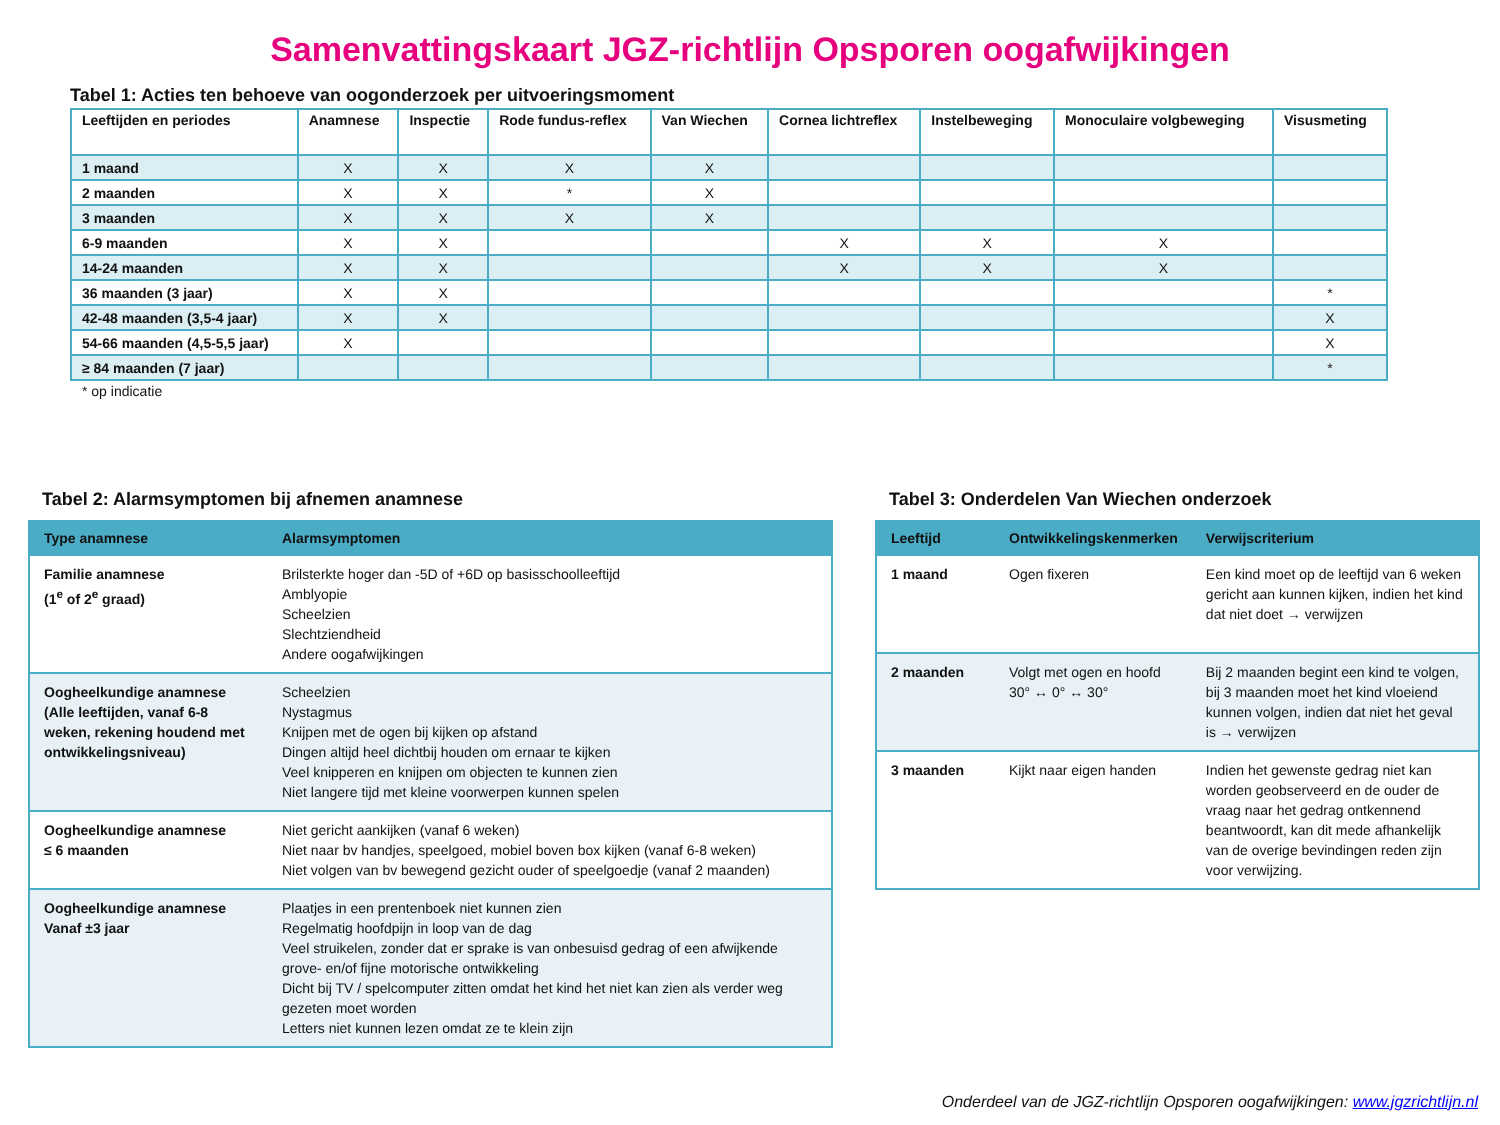Samenvattingskaart JGZ-richtlijn Opsporen oogafwijkingen
Tabel 1: Acties ten behoeve van oogonderzoek per uitvoeringsmoment
| Leeftijden en periodes | Anamnese | Inspectie | Rode fundus-reflex | Van Wiechen | Cornea lichtreflex | Instelbeweging | Monoculaire volgbeweging | Visusmeting |
| --- | --- | --- | --- | --- | --- | --- | --- | --- |
| 1 maand | X | X | X | X | | | | |
| 2 maanden | X | X | * | X | | | | |
| 3 maanden | X | X | X | X | | | | |
| 6-9 maanden | X | X | | | X | X | X | |
| 14-24 maanden | X | X | | | X | X | X | |
| 36 maanden (3 jaar) | X | X | | | | | | * |
| 42-48 maanden (3,5-4 jaar) | X | X | | | | | | X |
| 54-66 maanden (4,5-5,5 jaar) | X | | | | | | | X |
| ≥ 84 maanden (7 jaar) | | | | | | | | * |
* op indicatie
Tabel 2: Alarmsymptomen bij afnemen anamnese
| Type anamnese | Alarmsymptomen |
| --- | --- |
| Familie anamnese (1<sup>e</sup> of 2<sup>e</sup> graad) | Brilsterkte hoger dan -5D of +6D op basisschoolleeftijd Amblyopie Scheelzien Slechtziendheid Andere oogafwijkingen |
| Oogheelkundige anamnese (Alle leeftijden, vanaf 6-8 weken, rekening houdend met ontwikkelingsniveau) | Scheelzien Nystagmus Knijpen met de ogen bij kijken op afstand Dingen altijd heel dichtbij houden om ernaar te kijken Veel knipperen en knijpen om objecten te kunnen zien Niet langere tijd met kleine voorwerpen kunnen spelen |
| Oogheelkundige anamnese ≤ 6 maanden | Niet gericht aankijken (vanaf 6 weken) Niet naar bv handjes, speelgoed, mobiel boven box kijken (vanaf 6-8 weken) Niet volgen van bv bewegend gezicht ouder of speelgoedje (vanaf 2 maanden) |
| Oogheelkundige anamnese Vanaf ±3 jaar | Plaatjes in een prentenboek niet kunnen zien Regelmatig hoofdpijn in loop van de dag Veel struikelen, zonder dat er sprake is van onbesuisd gedrag of een afwijkende grove- en/of fijne motorische ontwikkeling Dicht bij TV / spelcomputer zitten omdat het kind het niet kan zien als verder weg gezeten moet worden Letters niet kunnen lezen omdat ze te klein zijn |
Tabel 3: Onderdelen Van Wiechen onderzoek
| Leeftijd | Ontwikkelingskenmerken | Verwijscriterium |
| --- | --- | --- |
| 1 maand | Ogen fixeren | Een kind moet op de leeftijd van 6 weken gericht aan kunnen kijken, indien het kind dat niet doet → verwijzen |
| 2 maanden | Volgt met ogen en hoofd 30° ↔ 0° ↔ 30° | Bij 2 maanden begint een kind te volgen, bij 3 maanden moet het kind vloeiend kunnen volgen, indien dat niet het geval is → verwijzen |
| 3 maanden | Kijkt naar eigen handen | Indien het gewenste gedrag niet kan worden geobserveerd en de ouder de vraag naar het gedrag ontkennend beantwoordt, kan dit mede afhankelijk van de overige bevindingen reden zijn voor verwijzing. |
Onderdeel van de JGZ-richtlijn Opsporen oogafwijkingen: www.jgzrichtlijn.nl